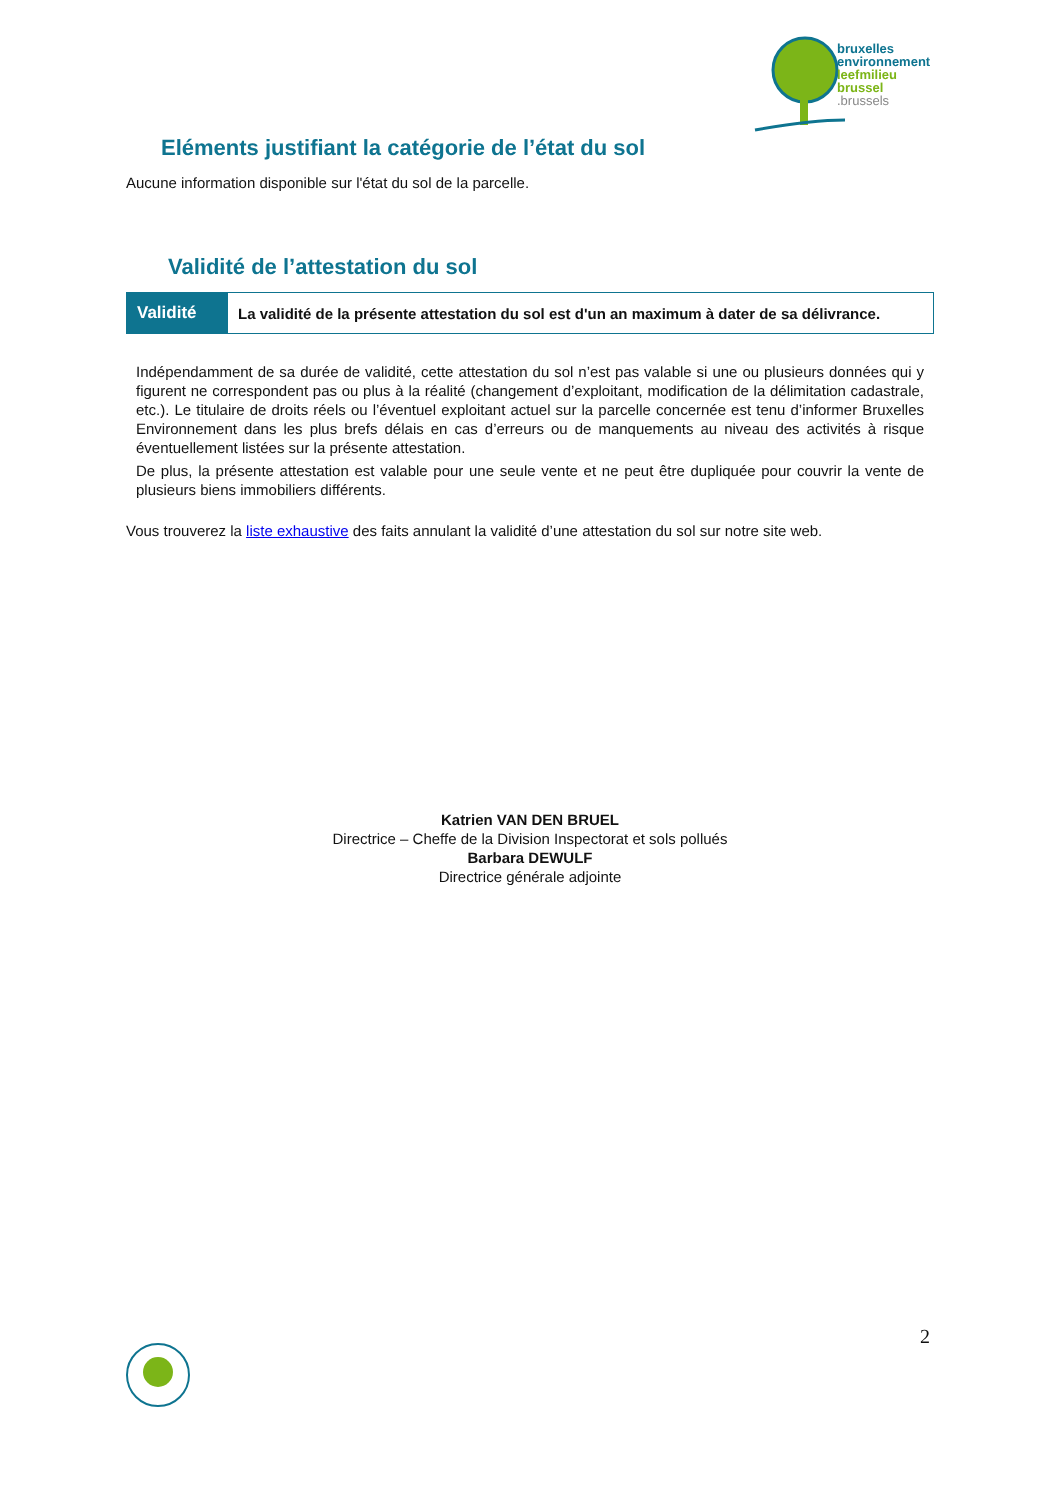bruxelles
environnement
leefmilieu
brussel
.brussels
Eléments justifiant la catégorie de l’état du sol
Aucune information disponible sur l'état du sol de la parcelle.
Validité de l’attestation du sol
| Validité | La validité de la présente attestation du sol est d'un an maximum à dater de sa délivrance. |
Indépendamment de sa durée de validité, cette attestation du sol n’est pas valable si une ou plusieurs données qui y figurent ne correspondent pas ou plus à la réalité (changement d’exploitant, modification de la délimitation cadastrale, etc.). Le titulaire de droits réels ou l’éventuel exploitant actuel sur la parcelle concernée est tenu d’informer Bruxelles Environnement dans les plus brefs délais en cas d’erreurs ou de manquements au niveau des activités à risque éventuellement listées sur la présente attestation.
De plus, la présente attestation est valable pour une seule vente et ne peut être dupliquée pour couvrir la vente de plusieurs biens immobiliers différents.
Vous trouverez la liste exhaustive des faits annulant la validité d’une attestation du sol sur notre site web.
Katrien VAN DEN BRUEL
Directrice – Cheffe de la Division Inspectorat et sols pollués
Barbara DEWULF
Directrice générale adjointe
2